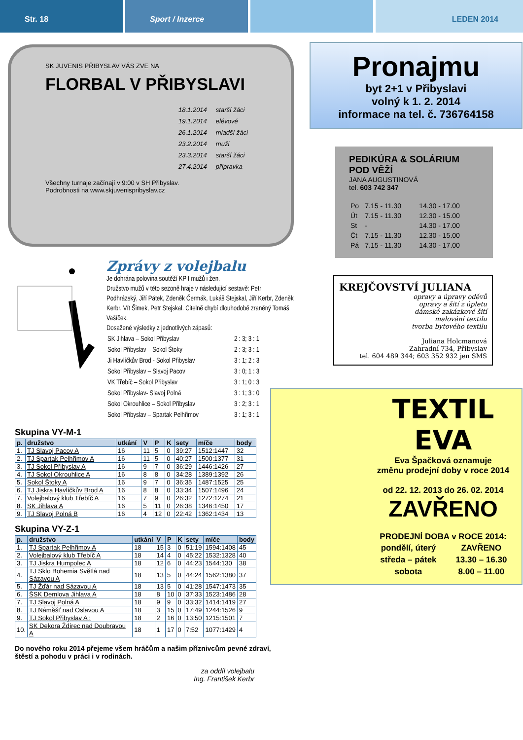Str. 18 Sport / Inzerce LEDEN 2014
SK JUVENIS PŘIBYSLAV VÁS ZVE NA
FLORBAL V PŘIBYSLAVI
| 18.1.2014 | starší žáci |
| 19.1.2014 | elévové |
| 26.1.2014 | mladší žáci |
| 23.2.2014 | muži |
| 23.3.2014 | starší žáci |
| 27.4.2014 | přípravka |
Všechny turnaje začínají v 9:00 v SH Přibyslav.
Podrobnosti na www.skjuvenispribyslav.cz
Zprávy z volejbalu
Je dohrána polovina soutěží KP I mužů i žen.
Družstvo mužů v této sezoně hraje v následující sestavě: Petr Podhrázský, Jiří Pátek, Zdeněk Čermák, Lukáš Stejskal, Jiří Kerbr, Zdeněk Kerbr, Vít Šimek, Petr Stejskal. Citelně chybí dlouhodobě zraněný Tomáš Vašíček.
Dosažené výsledky z jednotlivých zápasů:
| SK Jihlava – Sokol Přibyslav | 2 : 3; 3 : 1 |
| Sokol Přibyslav – Sokol Štoky | 2 : 3; 3 : 1 |
| Ji Havlíčkův Brod - Sokol Přibyslav | 3 : 1; 2 : 3 |
| Sokol Přibyslav – Slavoj Pacov | 3 : 0; 1 : 3 |
| VK Třebíč – Sokol Přibyslav | 3 : 1; 0 : 3 |
| Sokol Přibyslav- Slavoj Polná | 3 : 1; 3 : 0 |
| Sokol Okrouhlice – Sokol Přibyslav | 3 : 2; 3 : 1 |
| Sokol Přibyslav – Spartak Pelhřimov | 3 : 1; 3 : 1 |
Skupina VY-M-1
| p. | družstvo | utkání | V | P | K | sety | míče | body |
| --- | --- | --- | --- | --- | --- | --- | --- | --- |
| 1. | TJ Slavoj Pacov A | 16 | 11 | 5 | 0 | 39:27 | 1512:1447 | 32 |
| 2. | TJ Spartak Pelhřimov A | 16 | 11 | 5 | 0 | 40:27 | 1500:1377 | 31 |
| 3. | TJ Sokol Přibyslav A | 16 | 9 | 7 | 0 | 36:29 | 1446:1426 | 27 |
| 4. | TJ Sokol Okrouhlice A | 16 | 8 | 8 | 0 | 34:28 | 1389:1392 | 26 |
| 5. | Sokol Štoky A | 16 | 9 | 7 | 0 | 36:35 | 1487:1525 | 25 |
| 6. | TJ Jiskra Havlíčkův Brod A | 16 | 8 | 8 | 0 | 33:34 | 1507:1496 | 24 |
| 7. | Volejbalový klub Třebíč A | 16 | 7 | 9 | 0 | 26:32 | 1272:1274 | 21 |
| 8. | SK Jihlava A | 16 | 5 | 11 | 0 | 26:38 | 1346:1450 | 17 |
| 9. | TJ Slavoj Polná B | 16 | 4 | 12 | 0 | 22:42 | 1362:1434 | 13 |
Skupina VY-Z-1
| p. | družstvo | utkání | V | P | K | sety | míče | body |
| --- | --- | --- | --- | --- | --- | --- | --- | --- |
| 1. | TJ Spartak Pelhřimov A | 18 | 15 | 3 | 0 | 51:19 | 1594:1408 | 45 |
| 2. | Volejbalový klub Třebíč A | 18 | 14 | 4 | 0 | 45:22 | 1532:1328 | 40 |
| 3. | TJ Jiskra Humpolec A | 18 | 12 | 6 | 0 | 44:23 | 1544:130 | 38 |
| 4. | TJ Sklo Bohemia Světlá nad Sázavou A | 18 | 13 | 5 | 0 | 44:24 | 1562:1380 | 37 |
| 5. | TJ Žďár nad Sázavou A | 18 | 13 | 5 | 0 | 41:28 | 1547:1473 | 35 |
| 6. | ŠSK Demlova Jihlava A | 18 | 8 | 10 | 0 | 37:33 | 1523:1486 | 28 |
| 7. | TJ Slavoj Polná A | 18 | 9 | 9 | 0 | 33:32 | 1414:1419 | 27 |
| 8. | TJ Náměšť nad Oslavou A | 18 | 3 | 15 | 0 | 17:49 | 1244:1526 | 9 |
| 9. | TJ Sokol Přibyslav A : | 18 | 2 | 16 | 0 | 13:50 | 1215:1501 | 7 |
| 10. | SK Dekora Ždírec nad Doubravou A | 18 | 1 | 17 | 0 | 7:52 | 1077:1429 | 4 |
Do nového roku 2014 přejeme všem hráčům a našim příznivcům pevné zdraví, štěstí a pohodu v práci i v rodinách.
za oddíl volejbalu
Ing. František Kerbr
Pronajmu
byt 2+1 v Přibyslavi
volný k 1. 2. 2014
informace na tel. č. 736764158
PEDIKÚRA & SOLÁRIUM
POD VĚŽÍ
JANA AUGUSTINOVÁ
tel. 603 742 347
| Po | 7.15 - 11.30 | 14.30 - 17.00 |
| Út | 7.15 - 11.30 | 12.30 - 15.00 |
| St | - | 14.30 - 17.00 |
| Čt | 7.15 - 11.30 | 12.30 - 15.00 |
| Pá | 7.15 - 11.30 | 14.30 - 17.00 |
KREJČOVSTVÍ JULIANA
opravy a úpravy oděvů
opravy a šití z úpletu
dámské zakázkové šití
malování textilu
tvorba bytového textilu
Juliana Holcmanová
Zahradní 734, Přibyslav
tel. 604 489 344; 603 352 932 jen SMS
TEXTIL EVA
Eva Špačková oznamuje
změnu prodejní doby v roce 2014
od 22. 12. 2013 do 26. 02. 2014
ZAVŘENO
PRODEJNÍ DOBA v ROCE 2014:
| pondělí, úterý | ZAVŘENO |
| středa – pátek | 13.30 – 16.30 |
| sobota | 8.00 – 11.00 |